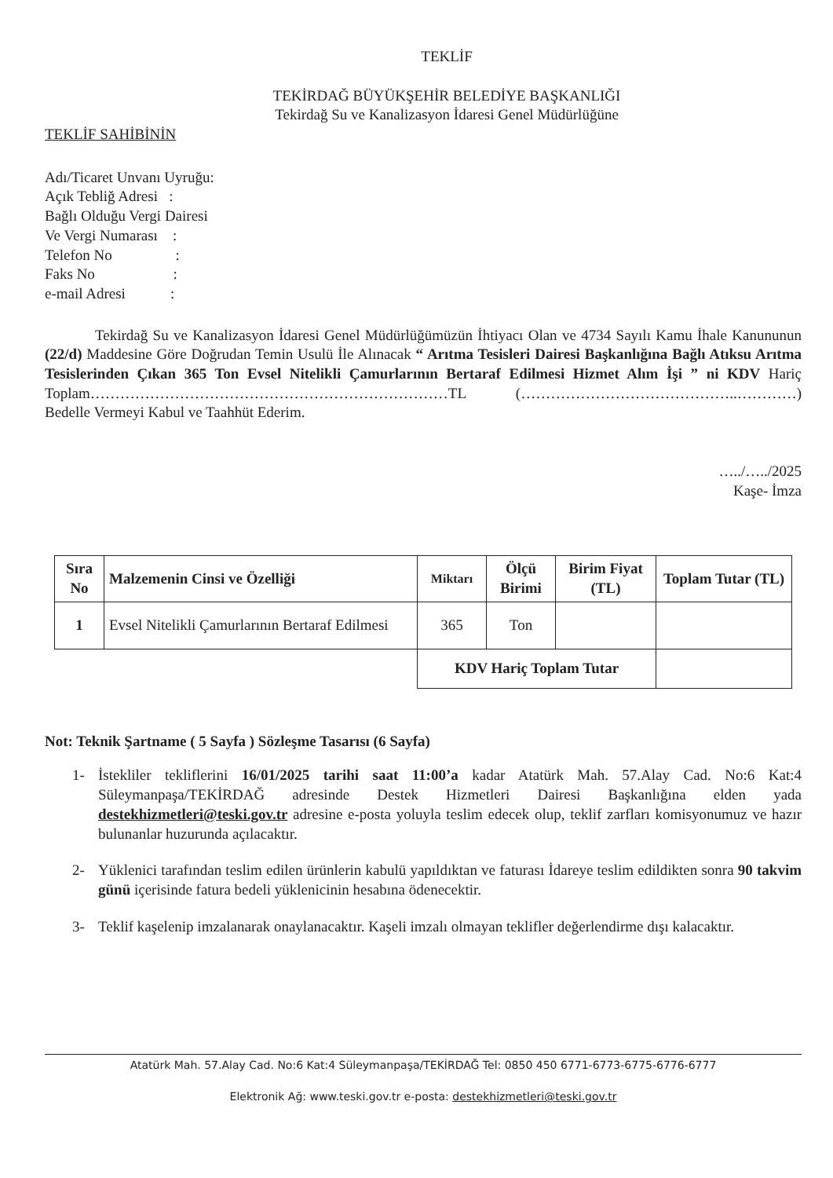TEKLİF
TEKİRDAĞ BÜYÜKŞEHİR BELEDİYE BAŞKANLIĞI
Tekirdağ Su ve Kanalizasyon İdaresi Genel Müdürlüğüne
TEKLİF SAHİBİNİN
Adı/Ticaret Unvanı Uyruğu:
Açık Tebliğ Adresi :
Bağlı Olduğu Vergi Dairesi
Ve Vergi Numarası :
Telefon No :
Faks No :
e-mail Adresi :
Tekirdağ Su ve Kanalizasyon İdaresi Genel Müdürlüğümüzün İhtiyacı Olan ve 4734 Sayılı Kamu İhale Kanununun (22/d) Maddesine Göre Doğrudan Temin Usulü İle Alınacak “ Arıtma Tesisleri Dairesi Başkanlığına Bağlı Atıksu Arıtma Tesislerinden Çıkan 365 Ton Evsel Nitelikli Çamurlarının Bertaraf Edilmesi Hizmet Alım İşi ” ni KDV Hariç Toplam………………………………………………………………TL (……………………………………..…………) Bedelle Vermeyi Kabul ve Taahhüt Ederim.
…../…../2025
Kaşe- İmza
| Sıra No | Malzemenin Cinsi ve Özelliği | Miktarı | Ölçü Birimi | Birim Fiyat (TL) | Toplam Tutar (TL) |
| --- | --- | --- | --- | --- | --- |
| 1 | Evsel Nitelikli Çamurlarının Bertaraf Edilmesi | 365 | Ton | | |
| | | KDV Hariç Toplam Tutar | | | |
Not: Teknik Şartname ( 5 Sayfa ) Sözleşme Tasarısı (6 Sayfa)
1- İstekliler tekliflerini 16/01/2025 tarihi saat 11:00’a kadar Atatürk Mah. 57.Alay Cad. No:6 Kat:4 Süleymanpaşa/TEKİRDAĞ adresinde Destek Hizmetleri Dairesi Başkanlığına elden yada destekhizmetleri@teski.gov.tr adresine e-posta yoluyla teslim edecek olup, teklif zarfları komisyonumuz ve hazır bulunanlar huzurunda açılacaktır.
2- Yüklenici tarafından teslim edilen ürünlerin kabulü yapıldıktan ve faturası İdareye teslim edildikten sonra 90 takvim günü içerisinde fatura bedeli yüklenicinin hesabına ödenecektir.
3- Teklif kaşelenip imzalanarak onaylanacaktır. Kaşeli imzalı olmayan teklifler değerlendirme dışı kalacaktır.
Atatürk Mah. 57.Alay Cad. No:6 Kat:4 Süleymanpaşa/TEKİRDAĞ Tel: 0850 450 6771-6773-6775-6776-6777
Elektronik Ağ: www.teski.gov.tr e-posta: destekhizmetleri@teski.gov.tr